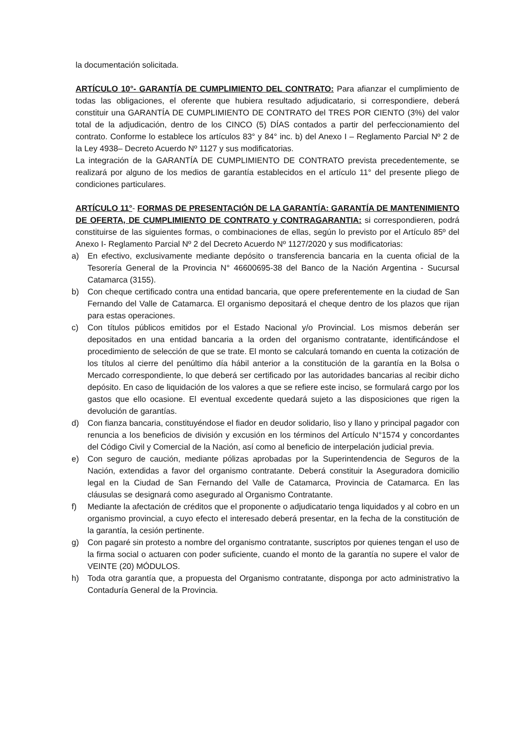la documentación solicitada.
ARTÍCULO 10°- GARANTÍA DE CUMPLIMIENTO DEL CONTRATO: Para afianzar el cumplimiento de todas las obligaciones, el oferente que hubiera resultado adjudicatario, si correspondiere, deberá constituir una GARANTÍA DE CUMPLIMIENTO DE CONTRATO del TRES POR CIENTO (3%) del valor total de la adjudicación, dentro de los CINCO (5) DÍAS contados a partir del perfeccionamiento del contrato. Conforme lo establece los artículos 83° y 84° inc. b) del Anexo I – Reglamento Parcial Nº 2 de la Ley 4938– Decreto Acuerdo Nº 1127 y sus modificatorias.
La integración de la GARANTÍA DE CUMPLIMIENTO DE CONTRATO prevista precedentemente, se realizará por alguno de los medios de garantía establecidos en el artículo 11° del presente pliego de condiciones particulares.
ARTÍCULO 11°- FORMAS DE PRESENTACIÓN DE LA GARANTÍA: GARANTÍA DE MANTENIMIENTO DE OFERTA, DE CUMPLIMIENTO DE CONTRATO y CONTRAGARANTIA: si correspondieren, podrá constituirse de las siguientes formas, o combinaciones de ellas, según lo previsto por el Artículo 85º del Anexo I- Reglamento Parcial Nº 2 del Decreto Acuerdo Nº 1127/2020 y sus modificatorias:
a) En efectivo, exclusivamente mediante depósito o transferencia bancaria en la cuenta oficial de la Tesorería General de la Provincia N° 46600695-38 del Banco de la Nación Argentina - Sucursal Catamarca (3155).
b) Con cheque certificado contra una entidad bancaria, que opere preferentemente en la ciudad de San Fernando del Valle de Catamarca. El organismo depositará el cheque dentro de los plazos que rijan para estas operaciones.
c) Con títulos públicos emitidos por el Estado Nacional y/o Provincial. Los mismos deberán ser depositados en una entidad bancaria a la orden del organismo contratante, identificándose el procedimiento de selección de que se trate. El monto se calculará tomando en cuenta la cotización de los títulos al cierre del penúltimo día hábil anterior a la constitución de la garantía en la Bolsa o Mercado correspondiente, lo que deberá ser certificado por las autoridades bancarias al recibir dicho depósito. En caso de liquidación de los valores a que se refiere este inciso, se formulará cargo por los gastos que ello ocasione. El eventual excedente quedará sujeto a las disposiciones que rigen la devolución de garantías.
d) Con fianza bancaria, constituyéndose el fiador en deudor solidario, liso y llano y principal pagador con renuncia a los beneficios de división y excusión en los términos del Artículo N°1574 y concordantes del Código Civil y Comercial de la Nación, así como al beneficio de interpelación judicial previa.
e) Con seguro de caución, mediante pólizas aprobadas por la Superintendencia de Seguros de la Nación, extendidas a favor del organismo contratante. Deberá constituir la Aseguradora domicilio legal en la Ciudad de San Fernando del Valle de Catamarca, Provincia de Catamarca. En las cláusulas se designará como asegurado al Organismo Contratante.
f) Mediante la afectación de créditos que el proponente o adjudicatario tenga liquidados y al cobro en un organismo provincial, a cuyo efecto el interesado deberá presentar, en la fecha de la constitución de la garantía, la cesión pertinente.
g) Con pagaré sin protesto a nombre del organismo contratante, suscriptos por quienes tengan el uso de la firma social o actuaren con poder suficiente, cuando el monto de la garantía no supere el valor de VEINTE (20) MÓDULOS.
h) Toda otra garantía que, a propuesta del Organismo contratante, disponga por acto administrativo la Contaduría General de la Provincia.